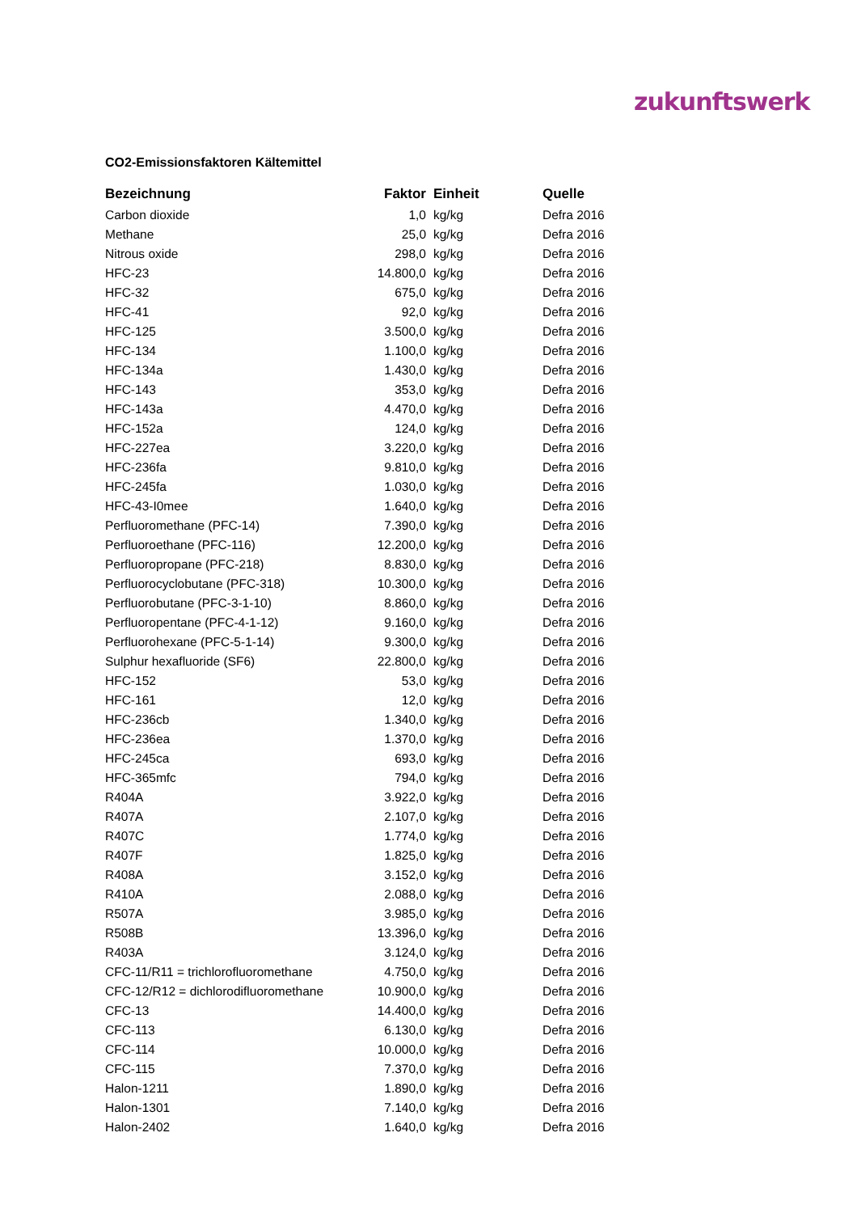zukunftswerk
CO2-Emissionsfaktoren Kältemittel
| Bezeichnung | Faktor | Einheit | Quelle |
| --- | --- | --- | --- |
| Carbon dioxide | 1,0 | kg/kg | Defra 2016 |
| Methane | 25,0 | kg/kg | Defra 2016 |
| Nitrous oxide | 298,0 | kg/kg | Defra 2016 |
| HFC-23 | 14.800,0 | kg/kg | Defra 2016 |
| HFC-32 | 675,0 | kg/kg | Defra 2016 |
| HFC-41 | 92,0 | kg/kg | Defra 2016 |
| HFC-125 | 3.500,0 | kg/kg | Defra 2016 |
| HFC-134 | 1.100,0 | kg/kg | Defra 2016 |
| HFC-134a | 1.430,0 | kg/kg | Defra 2016 |
| HFC-143 | 353,0 | kg/kg | Defra 2016 |
| HFC-143a | 4.470,0 | kg/kg | Defra 2016 |
| HFC-152a | 124,0 | kg/kg | Defra 2016 |
| HFC-227ea | 3.220,0 | kg/kg | Defra 2016 |
| HFC-236fa | 9.810,0 | kg/kg | Defra 2016 |
| HFC-245fa | 1.030,0 | kg/kg | Defra 2016 |
| HFC-43-I0mee | 1.640,0 | kg/kg | Defra 2016 |
| Perfluoromethane (PFC-14) | 7.390,0 | kg/kg | Defra 2016 |
| Perfluoroethane (PFC-116) | 12.200,0 | kg/kg | Defra 2016 |
| Perfluoropropane (PFC-218) | 8.830,0 | kg/kg | Defra 2016 |
| Perfluorocyclobutane (PFC-318) | 10.300,0 | kg/kg | Defra 2016 |
| Perfluorobutane (PFC-3-1-10) | 8.860,0 | kg/kg | Defra 2016 |
| Perfluoropentane (PFC-4-1-12) | 9.160,0 | kg/kg | Defra 2016 |
| Perfluorohexane (PFC-5-1-14) | 9.300,0 | kg/kg | Defra 2016 |
| Sulphur hexafluoride (SF6) | 22.800,0 | kg/kg | Defra 2016 |
| HFC-152 | 53,0 | kg/kg | Defra 2016 |
| HFC-161 | 12,0 | kg/kg | Defra 2016 |
| HFC-236cb | 1.340,0 | kg/kg | Defra 2016 |
| HFC-236ea | 1.370,0 | kg/kg | Defra 2016 |
| HFC-245ca | 693,0 | kg/kg | Defra 2016 |
| HFC-365mfc | 794,0 | kg/kg | Defra 2016 |
| R404A | 3.922,0 | kg/kg | Defra 2016 |
| R407A | 2.107,0 | kg/kg | Defra 2016 |
| R407C | 1.774,0 | kg/kg | Defra 2016 |
| R407F | 1.825,0 | kg/kg | Defra 2016 |
| R408A | 3.152,0 | kg/kg | Defra 2016 |
| R410A | 2.088,0 | kg/kg | Defra 2016 |
| R507A | 3.985,0 | kg/kg | Defra 2016 |
| R508B | 13.396,0 | kg/kg | Defra 2016 |
| R403A | 3.124,0 | kg/kg | Defra 2016 |
| CFC-11/R11 = trichlorofluoromethane | 4.750,0 | kg/kg | Defra 2016 |
| CFC-12/R12 = dichlorodifluoromethane | 10.900,0 | kg/kg | Defra 2016 |
| CFC-13 | 14.400,0 | kg/kg | Defra 2016 |
| CFC-113 | 6.130,0 | kg/kg | Defra 2016 |
| CFC-114 | 10.000,0 | kg/kg | Defra 2016 |
| CFC-115 | 7.370,0 | kg/kg | Defra 2016 |
| Halon-1211 | 1.890,0 | kg/kg | Defra 2016 |
| Halon-1301 | 7.140,0 | kg/kg | Defra 2016 |
| Halon-2402 | 1.640,0 | kg/kg | Defra 2016 |